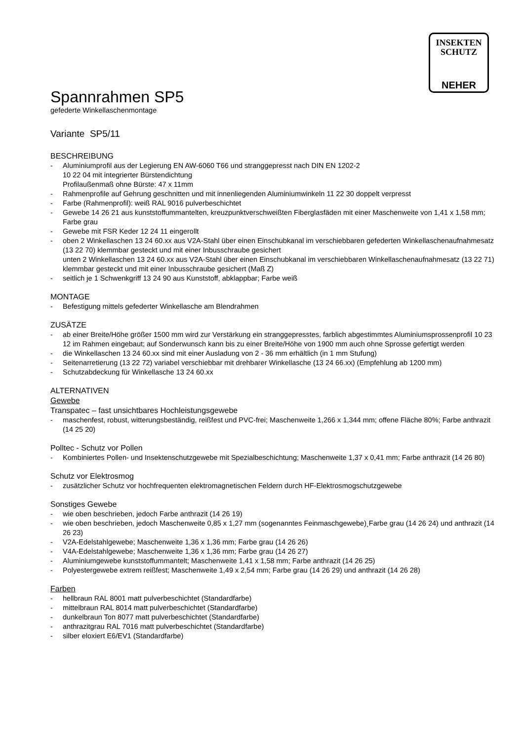INSEKTEN
SCHUTZ
NEHER
Spannrahmen SP5
gefederte Winkellaschenmontage
Variante SP5/11
BESCHREIBUNG
- Aluminiumprofil aus der Legierung EN AW-6060 T66 und stranggepresst nach DIN EN 1202-2
10 22 04 mit integrierter Bürstendichtung
Profilaußenmaß ohne Bürste: 47 x 11mm
- Rahmenprofile auf Gehrung geschnitten und mit innenliegenden Aluminiumwinkeln 11 22 30 doppelt verpresst
- Farbe (Rahmenprofil): weiß RAL 9016 pulverbeschichtet
- Gewebe 14 26 21 aus kunststoffummantelten, kreuzpunktverschweißten Fiberglasfäden mit einer Maschenweite von 1,41 x 1,58 mm; Farbe grau
- Gewebe mit FSR Keder 12 24 11 eingerollt
- oben 2 Winkellaschen 13 24 60.xx aus V2A-Stahl über einen Einschubkanal im verschiebbaren gefederten Winkellaschenaufnahmesatz (13 22 70) klemmbar gesteckt und mit einer Inbusschraube gesichert
unten 2 Winkellaschen 13 24 60.xx aus V2A-Stahl über einen Einschubkanal im verschiebbaren Winkellaschenaufnahmesatz (13 22 71) klemmbar gesteckt und mit einer Inbusschraube gesichert (Maß Z)
- seitlich je 1 Schwenkgriff 13 24 90 aus Kunststoff, abklappbar; Farbe weiß
MONTAGE
- Befestigung mittels gefederter Winkellasche am Blendrahmen
ZUSÄTZE
- ab einer Breite/Höhe größer 1500 mm wird zur Verstärkung ein stranggepresstes, farblich abgestimmtes Aluminiumsprossenprofil 10 23 12 im Rahmen eingebaut; auf Sonderwunsch kann bis zu einer Breite/Höhe von 1900 mm auch ohne Sprosse gefertigt werden
- die Winkellaschen 13 24 60.xx sind mit einer Ausladung von 2 - 36 mm erhältlich (in 1 mm Stufung)
- Seitenarretierung (13 22 72) variabel verschiebbar mit drehbarer Winkellasche (13 24 66.xx) (Empfehlung ab 1200 mm)
- Schutzabdeckung für Winkellasche 13 24 60.xx
ALTERNATIVEN
Gewebe
Transpatec – fast unsichtbares Hochleistungsgewebe
- maschenfest, robust, witterungsbeständig, reißfest und PVC-frei; Maschenweite 1,266 x 1,344 mm; offene Fläche 80%; Farbe anthrazit (14 25 20)
Polltec - Schutz vor Pollen
- Kombiniertes Pollen- und Insektenschutzgewebe mit Spezialbeschichtung; Maschenweite 1,37 x 0,41 mm; Farbe anthrazit (14 26 80)
Schutz vor Elektrosmog
- zusätzlicher Schutz vor hochfrequenten elektromagnetischen Feldern durch HF-Elektrosmogschutzgewebe
Sonstiges Gewebe
- wie oben beschrieben, jedoch Farbe anthrazit (14 26 19)
- wie oben beschrieben, jedoch Maschenweite 0,85 x 1,27 mm (sogenanntes Feinmaschgewebe)¸Farbe grau (14 26 24) und anthrazit (14 26 23)
- V2A-Edelstahlgewebe; Maschenweite 1,36 x 1,36 mm; Farbe grau (14 26 26)
- V4A-Edelstahlgewebe; Maschenweite 1,36 x 1,36 mm; Farbe grau (14 26 27)
- Aluminiumgewebe kunststoffummantelt; Maschenweite 1,41 x 1,58 mm; Farbe anthrazit (14 26 25)
- Polyestergewebe extrem reißfest; Maschenweite 1,49 x 2,54 mm; Farbe grau (14 26 29) und anthrazit (14 26 28)
Farben
- hellbraun RAL 8001 matt pulverbeschichtet (Standardfarbe)
- mittelbraun RAL 8014 matt pulverbeschichtet (Standardfarbe)
- dunkelbraun Ton 8077 matt pulverbeschichtet (Standardfarbe)
- anthrazitgrau RAL 7016 matt pulverbeschichtet (Standardfarbe)
- silber eloxiert E6/EV1 (Standardfarbe)